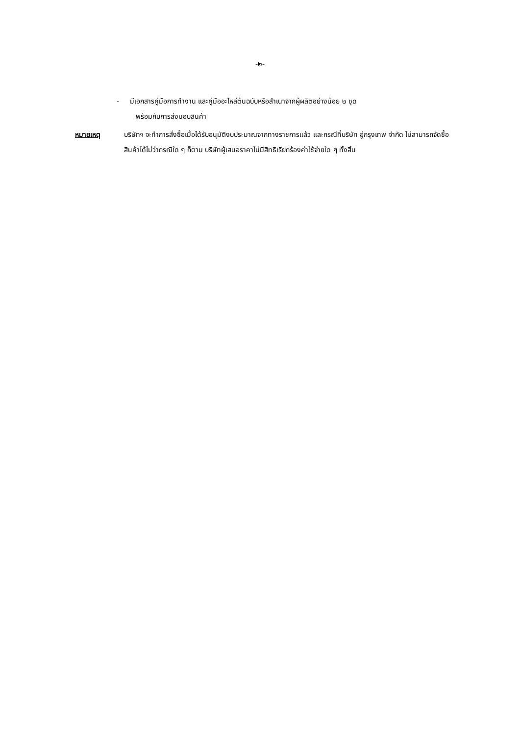-๒-
- มีเอกสารคู่มือการทำงาน และคู่มืออะไหล่ต้นฉบับหรือสำเนาจากผู้ผลิตอย่างน้อย ๒ ชุด
พร้อมกับการส่งมอบสินค้า
หมายเหตุ บริษัทฯ จะทำการสั่งซื้อเมื่อได้รับอนุมัติงบประมาณจากทางราชการแล้ว และกรณีที่บริษัท อู่กรุงเทพ จำกัด ไม่สามารถจัดซื้อสินค้าได้ไม่ว่ากรณีใด ๆ ก็ตาม บริษัทผู้เสนอราคาไม่มีสิทธิเรียกร้องค่าใช้จ่ายใด ๆ ทั้งสิ้น